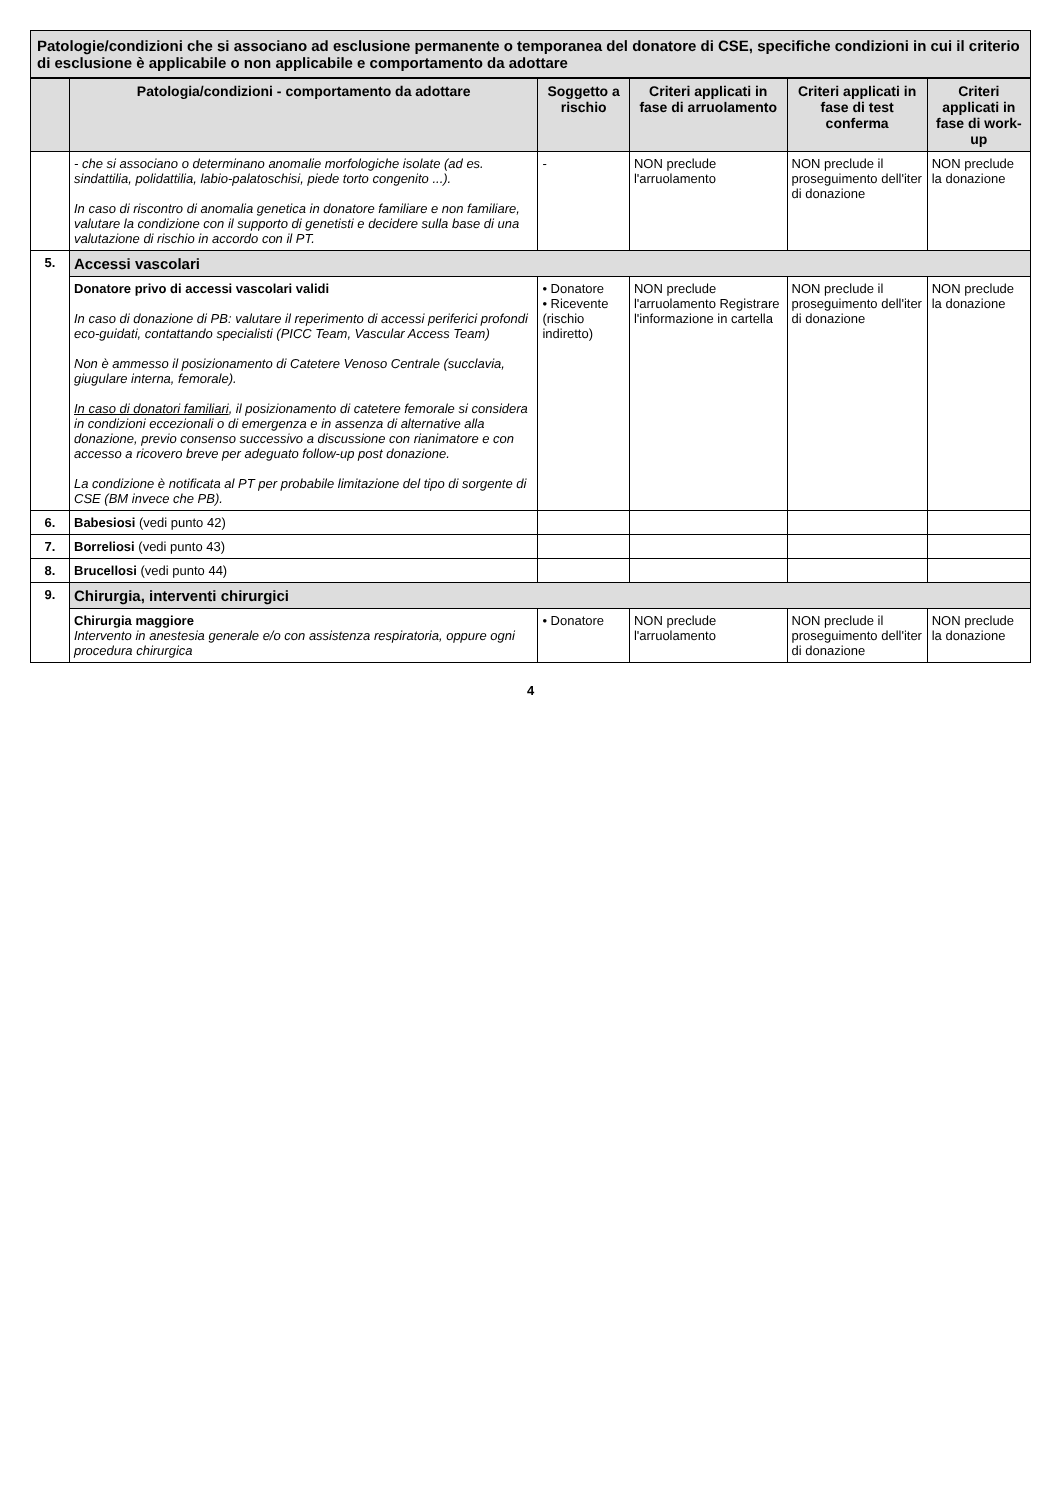Patologie/condizioni che si associano ad esclusione permanente o temporanea del donatore di CSE, specifiche condizioni in cui il criterio di esclusione è applicabile o non applicabile e comportamento da adottare
| | Patologia/condizioni - comportamento da adottare | Soggetto a rischio | Criteri applicati in fase di arruolamento | Criteri applicati in fase di test conferma | Criteri applicati in fase di work-up |
| --- | --- | --- | --- | --- | --- |
| | - che si associano o determinano anomalie morfologiche isolate (ad es. sindattilia, polidattilia, labio-palatoschisi, piede torto congenito ...). In caso di riscontro di anomalia genetica in donatore familiare e non familiare, valutare la condizione con il supporto di genetisti e decidere sulla base di una valutazione di rischio in accordo con il PT. | - | NON preclude l'arruolamento | NON preclude il proseguimento dell'iter di donazione | NON preclude la donazione |
| 5. | Accessi vascolari | | | | |
| | Donatore privo di accessi vascolari validi In caso di donazione di PB: valutare il reperimento di accessi periferici profondi eco-guidati, contattando specialisti (PICC Team, Vascular Access Team) Non è ammesso il posizionamento di Catetere Venoso Centrale (succlavia, giugulare interna, femorale). In caso di donatori familiari , il posizionamento di catetere femorale si considera in condizioni eccezionali o di emergenza e in assenza di alternative alla donazione, previo consenso successivo a discussione con rianimatore e con accesso a ricovero breve per adeguato follow-up post donazione. La condizione è notificata al PT per probabile limitazione del tipo di sorgente di CSE (BM invece che PB). | • Donatore • Ricevente (rischio indiretto) | NON preclude l'arruolamento Registrare l'informazione in cartella | NON preclude il proseguimento dell'iter di donazione | NON preclude la donazione |
| 6. | Babesiosi (vedi punto 42) | | | | |
| 7. | Borreliosi (vedi punto 43) | | | | |
| 8. | Brucellosi (vedi punto 44) | | | | |
| 9. | Chirurgia, interventi chirurgici | | | | |
| | Chirurgia maggiore Intervento in anestesia generale e/o con assistenza respiratoria, oppure ogni procedura chirurgica | • Donatore | NON preclude l'arruolamento | NON preclude il proseguimento dell'iter di donazione | NON preclude la donazione |
4